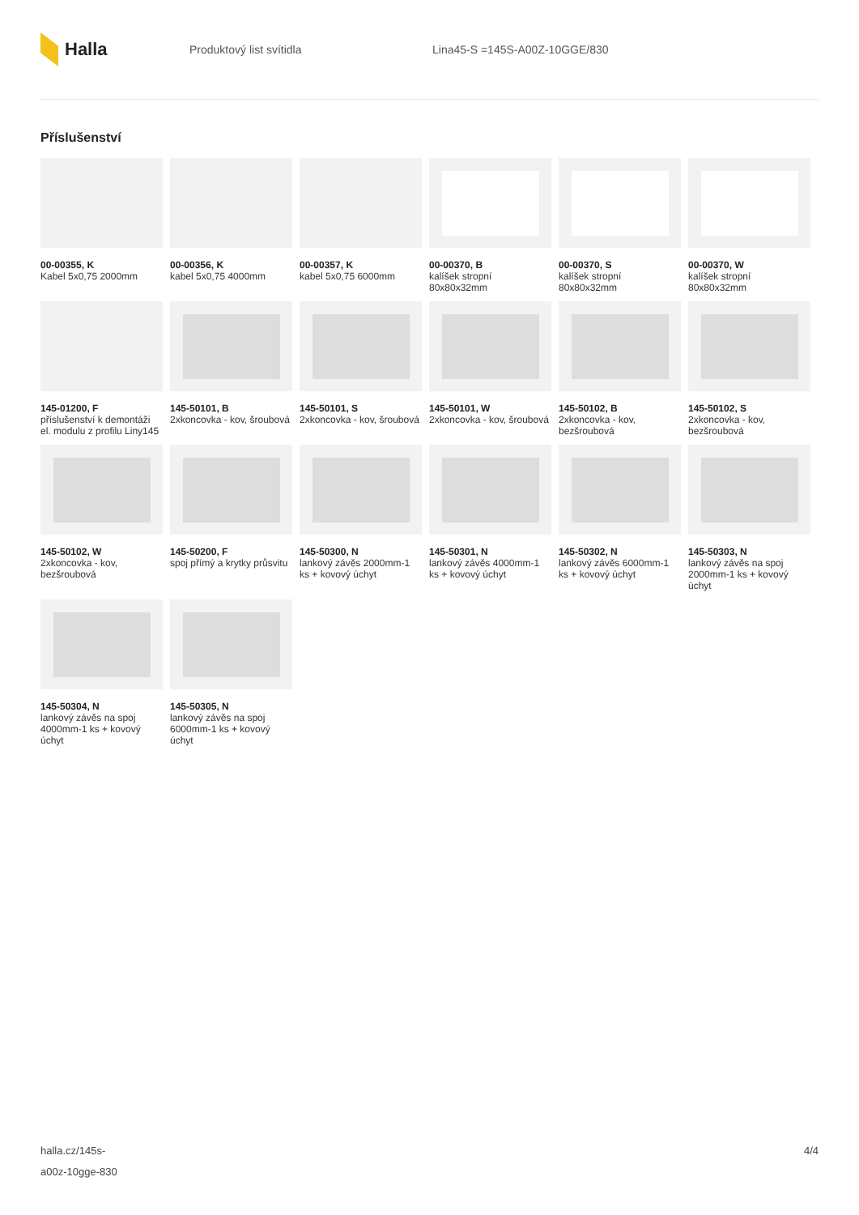Halla
Produktový list svítidla Lina45-S =145S-A00Z-10GGE/830
Příslušenství
00-00355, K
Kabel 5x0,75 2000mm
00-00356, K
kabel 5x0,75 4000mm
00-00357, K
kabel 5x0,75 6000mm
00-00370, B
kalíšek stropní 80x80x32mm
00-00370, S
kalíšek stropní 80x80x32mm
00-00370, W
kalíšek stropní 80x80x32mm
145-01200, F
příslušenství k demontáži el. modulu z profilu Liny145
145-50101, B
2xkoncovka - kov, šroubová
145-50101, S
2xkoncovka - kov, šroubová
145-50101, W
2xkoncovka - kov, šroubová
145-50102, B
2xkoncovka - kov, bezšroubová
145-50102, S
2xkoncovka - kov, bezšroubová
145-50102, W
2xkoncovka - kov, bezšroubová
145-50200, F
spoj přímý a krytky průsvitu
145-50300, N
lankový závěs 2000mm-1 ks + kovový úchyt
145-50301, N
lankový závěs 4000mm-1 ks + kovový úchyt
145-50302, N
lankový závěs 6000mm-1 ks + kovový úchyt
145-50303, N
lankový závěs na spoj 2000mm-1 ks + kovový úchyt
145-50304, N
lankový závěs na spoj 4000mm-1 ks + kovový úchyt
145-50305, N
lankový závěs na spoj 6000mm-1 ks + kovový úchyt
halla.cz/145s-
a00z-10gge-830
4/4